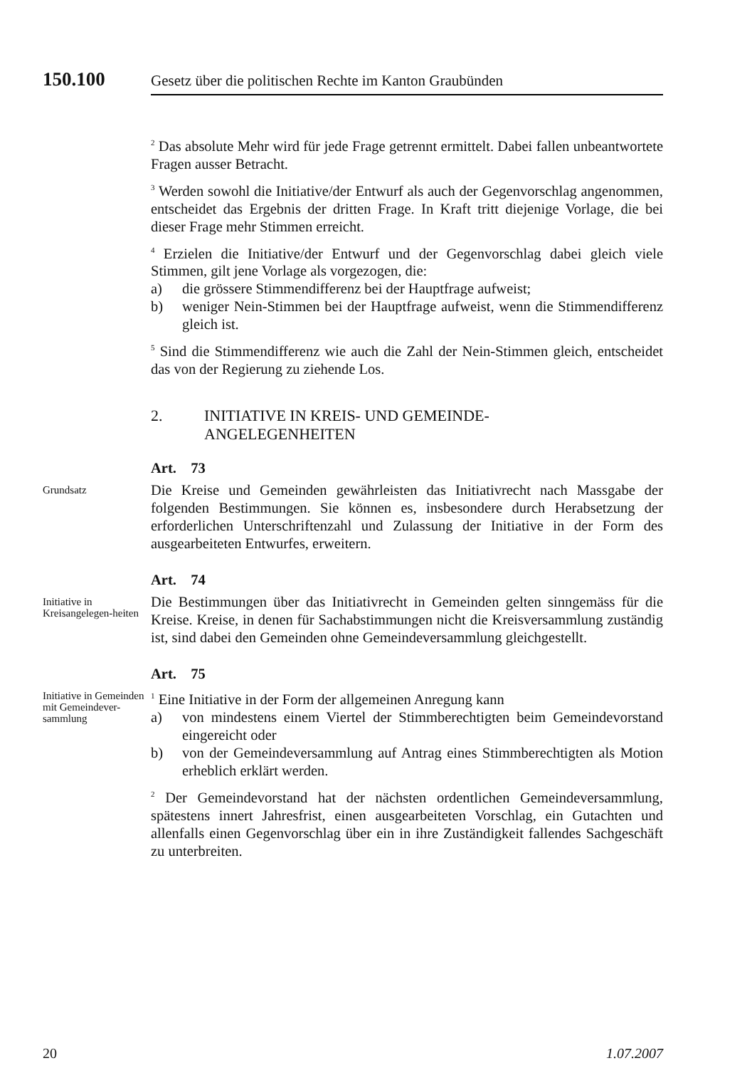150.100 Gesetz über die politischen Rechte im Kanton Graubünden
<sup>2</sup> Das absolute Mehr wird für jede Frage getrennt ermittelt. Dabei fallen unbeantwortete Fragen ausser Betracht.
<sup>3</sup> Werden sowohl die Initiative/der Entwurf als auch der Gegenvorschlag angenommen, entscheidet das Ergebnis der dritten Frage. In Kraft tritt diejenige Vorlage, die bei dieser Frage mehr Stimmen erreicht.
<sup>4</sup> Erzielen die Initiative/der Entwurf und der Gegenvorschlag dabei gleich viele Stimmen, gilt jene Vorlage als vorgezogen, die:
a) die grössere Stimmendifferenz bei der Hauptfrage aufweist;
b) weniger Nein-Stimmen bei der Hauptfrage aufweist, wenn die Stimmendifferenz gleich ist.
<sup>5</sup> Sind die Stimmendifferenz wie auch die Zahl der Nein-Stimmen gleich, entscheidet das von der Regierung zu ziehende Los.
2. INITIATIVE IN KREIS- UND GEMEINDE-
ANGELEGENHEITEN
Art. 73
Grundsatz
Die Kreise und Gemeinden gewährleisten das Initiativrecht nach Massgabe der folgenden Bestimmungen. Sie können es, insbesondere durch Herabsetzung der erforderlichen Unterschriftenzahl und Zulassung der Initiative in der Form des ausgearbeiteten Entwurfes, erweitern.
Art. 74
Initiative in Kreisangelegen-heiten
Die Bestimmungen über das Initiativrecht in Gemeinden gelten sinngemäss für die Kreise. Kreise, in denen für Sachabstimmungen nicht die Kreisversammlung zuständig ist, sind dabei den Gemeinden ohne Gemeindeversammlung gleichgestellt.
Art. 75
Initiative in Gemeinden mit Gemeindever-sammlung
<sup>1</sup> Eine Initiative in der Form der allgemeinen Anregung kann
a) von mindestens einem Viertel der Stimmberechtigten beim Gemeindevorstand eingereicht oder
b) von der Gemeindeversammlung auf Antrag eines Stimmberechtigten als Motion erheblich erklärt werden.
<sup>2</sup> Der Gemeindevorstand hat der nächsten ordentlichen Gemeindeversammlung, spätestens innert Jahresfrist, einen ausgearbeiteten Vorschlag, ein Gutachten und allenfalls einen Gegenvorschlag über ein in ihre Zuständigkeit fallendes Sachgeschäft zu unterbreiten.
20 1.07.2007